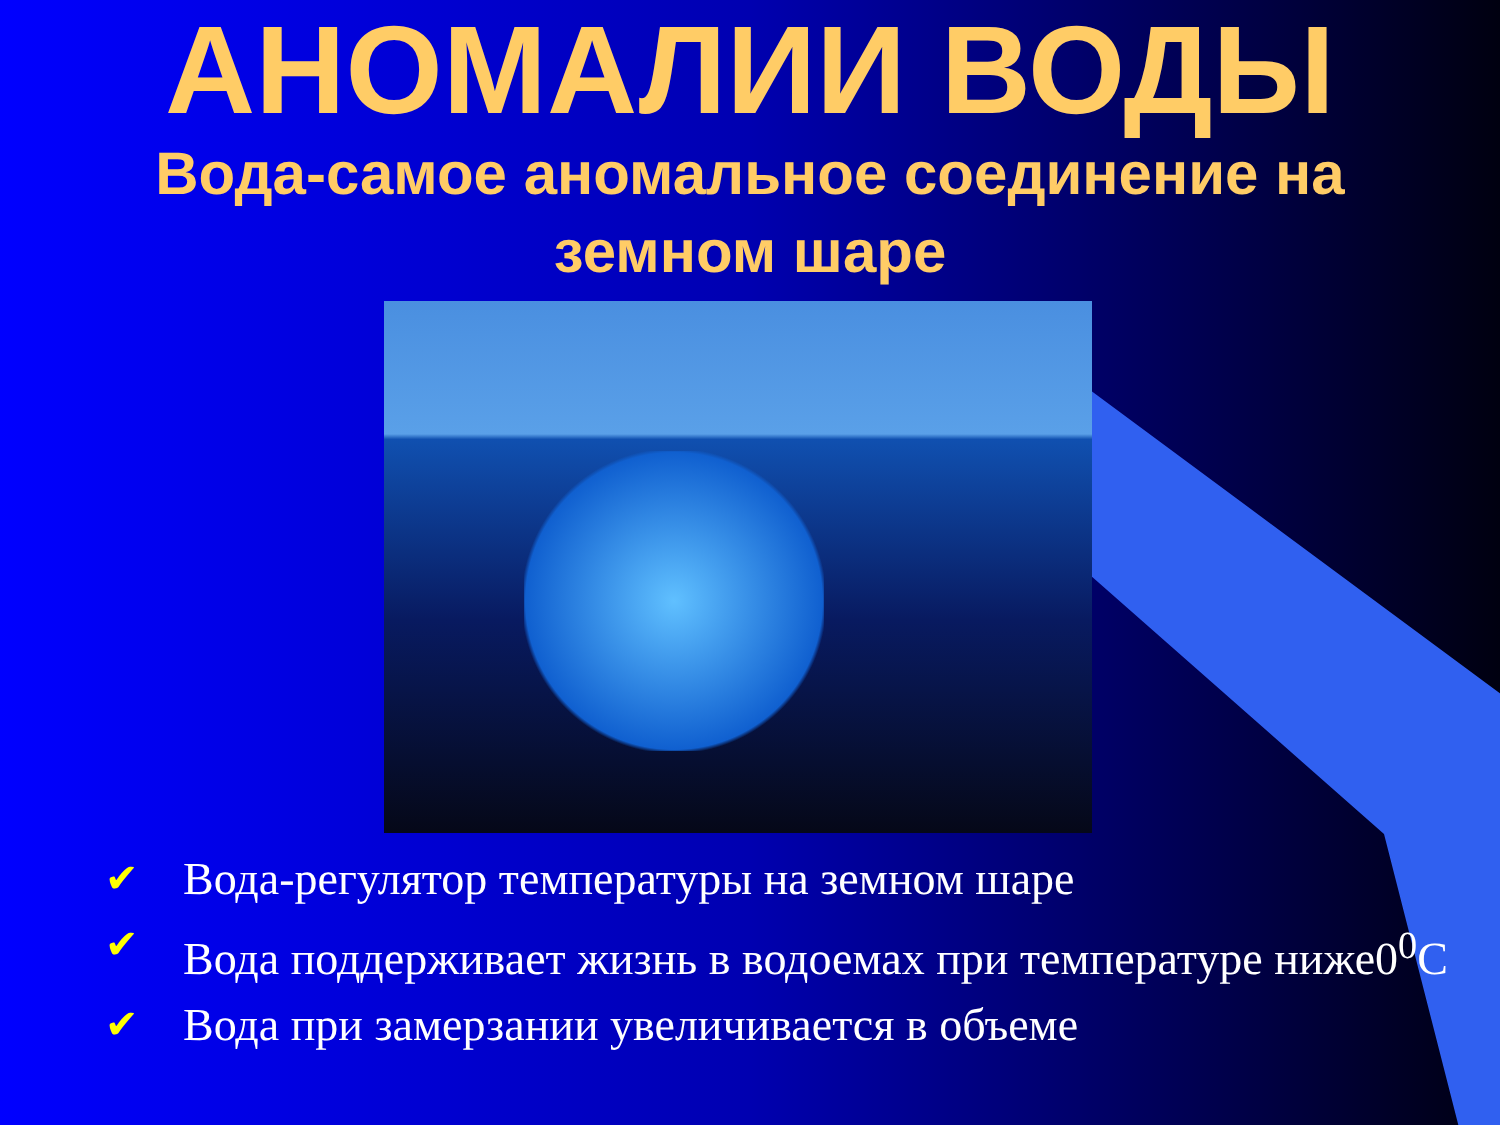АНОМАЛИИ ВОДЫ
Вода-самое аномальное соединение на земном шаре
✔ Вода-регулятор температуры на земном шаре
✔ Вода поддерживает жизнь в водоемах при температуре ниже0<sup>0</sup>С
✔ Вода при замерзании увеличивается в объеме